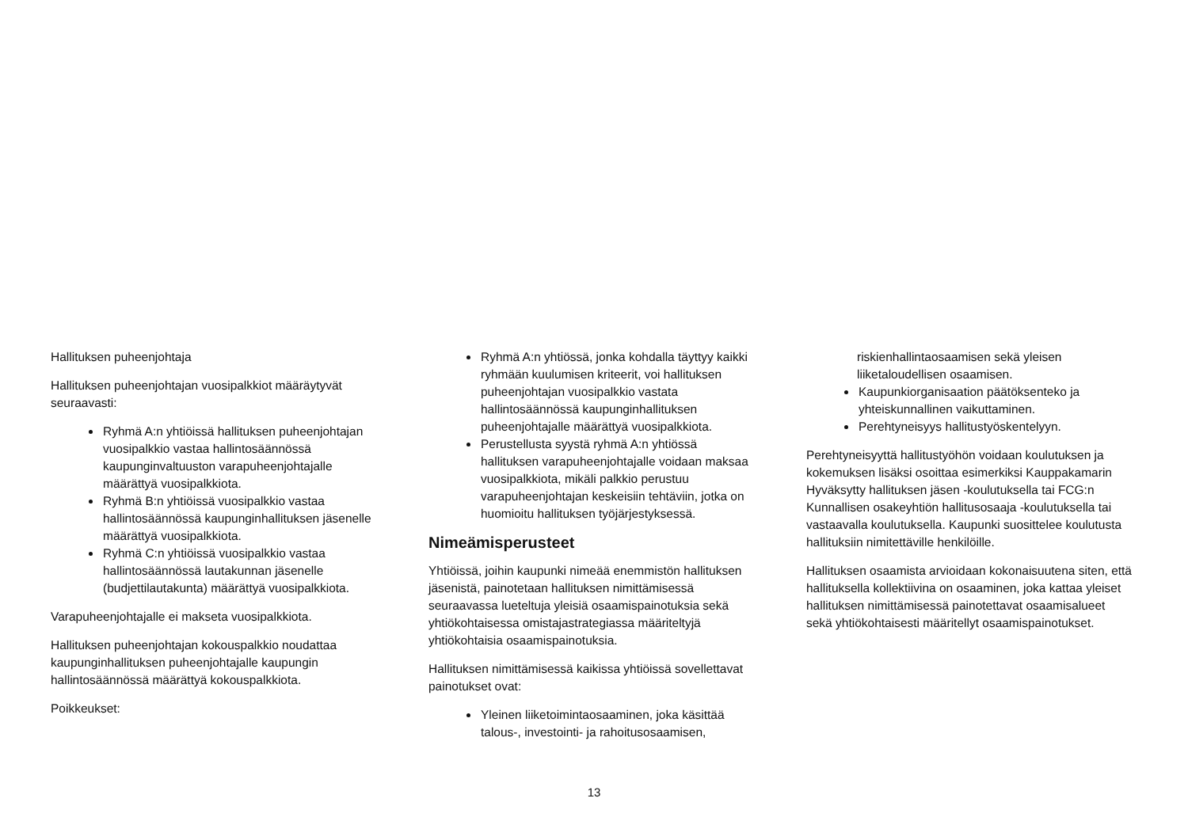Hallituksen puheenjohtaja
Hallituksen puheenjohtajan vuosipalkkiot määräytyvät seuraavasti:
Ryhmä A:n yhtiöissä hallituksen puheenjohtajan vuosipalkkio vastaa hallintosäännössä kaupunginvaltuuston varapuheenjohtajalle määrättyä vuosipalkkiota.
Ryhmä B:n yhtiöissä vuosipalkkio vastaa hallintosäännössä kaupunginhallituksen jäsenelle määrättyä vuosipalkkiota.
Ryhmä C:n yhtiöissä vuosipalkkio vastaa hallintosäännössä lautakunnan jäsenelle (budjettilautakunta) määrättyä vuosipalkkiota.
Varapuheenjohtajalle ei makseta vuosipalkkiota.
Hallituksen puheenjohtajan kokouspalkkio noudattaa kaupunginhallituksen puheenjohtajalle kaupungin hallintosäännössä määrättyä kokouspalkkiota.
Poikkeukset:
Ryhmä A:n yhtiössä, jonka kohdalla täyttyy kaikki ryhmään kuulumisen kriteerit, voi hallituksen puheenjohtajan vuosipalkkio vastata hallintosäännössä kaupunginhallituksen puheenjohtajalle määrättyä vuosipalkkiota.
Perustellusta syystä ryhmä A:n yhtiössä hallituksen varapuheenjohtajalle voidaan maksaa vuosipalkkiota, mikäli palkkio perustuu varapuheenjohtajan keskeisiin tehtäviin, jotka on huomioitu hallituksen työjärjestyksessä.
Nimeämisperusteet
Yhtiöissä, joihin kaupunki nimeää enemmistön hallituksen jäsenistä, painotetaan hallituksen nimittämisessä seuraavassa lueteltuja yleisiä osaamispainotuksia sekä yhtiökohtaisessa omistajastrategiassa määriteltyjä yhtiökohtaisia osaamispainotuksia.
Hallituksen nimittämisessä kaikissa yhtiöissä sovellettavat painotukset ovat:
Yleinen liiketoimintaosaaminen, joka käsittää talous-, investointi- ja rahoitusosaamisen,
riskienhallintaosaamisen sekä yleisen liiketaloudellisen osaamisen.
Kaupunkiorganisaation päätöksenteko ja yhteiskunnallinen vaikuttaminen.
Perehtyneisyys hallitustyöskentelyyn.
Perehtyneisyyttä hallitustyöhön voidaan koulutuksen ja kokemuksen lisäksi osoittaa esimerkiksi Kauppakamarin Hyväksytty hallituksen jäsen -koulutuksella tai FCG:n Kunnallisen osakeyhtiön hallitusosaaja -koulutuksella tai vastaavalla koulutuksella. Kaupunki suosittelee koulutusta hallituksiin nimitettäville henkilöille.
Hallituksen osaamista arvioidaan kokonaisuutena siten, että hallituksella kollektiivina on osaaminen, joka kattaa yleiset hallituksen nimittämisessä painotettavat osaamisalueet sekä yhtiökohtaisesti määritellyt osaamispainotukset.
13